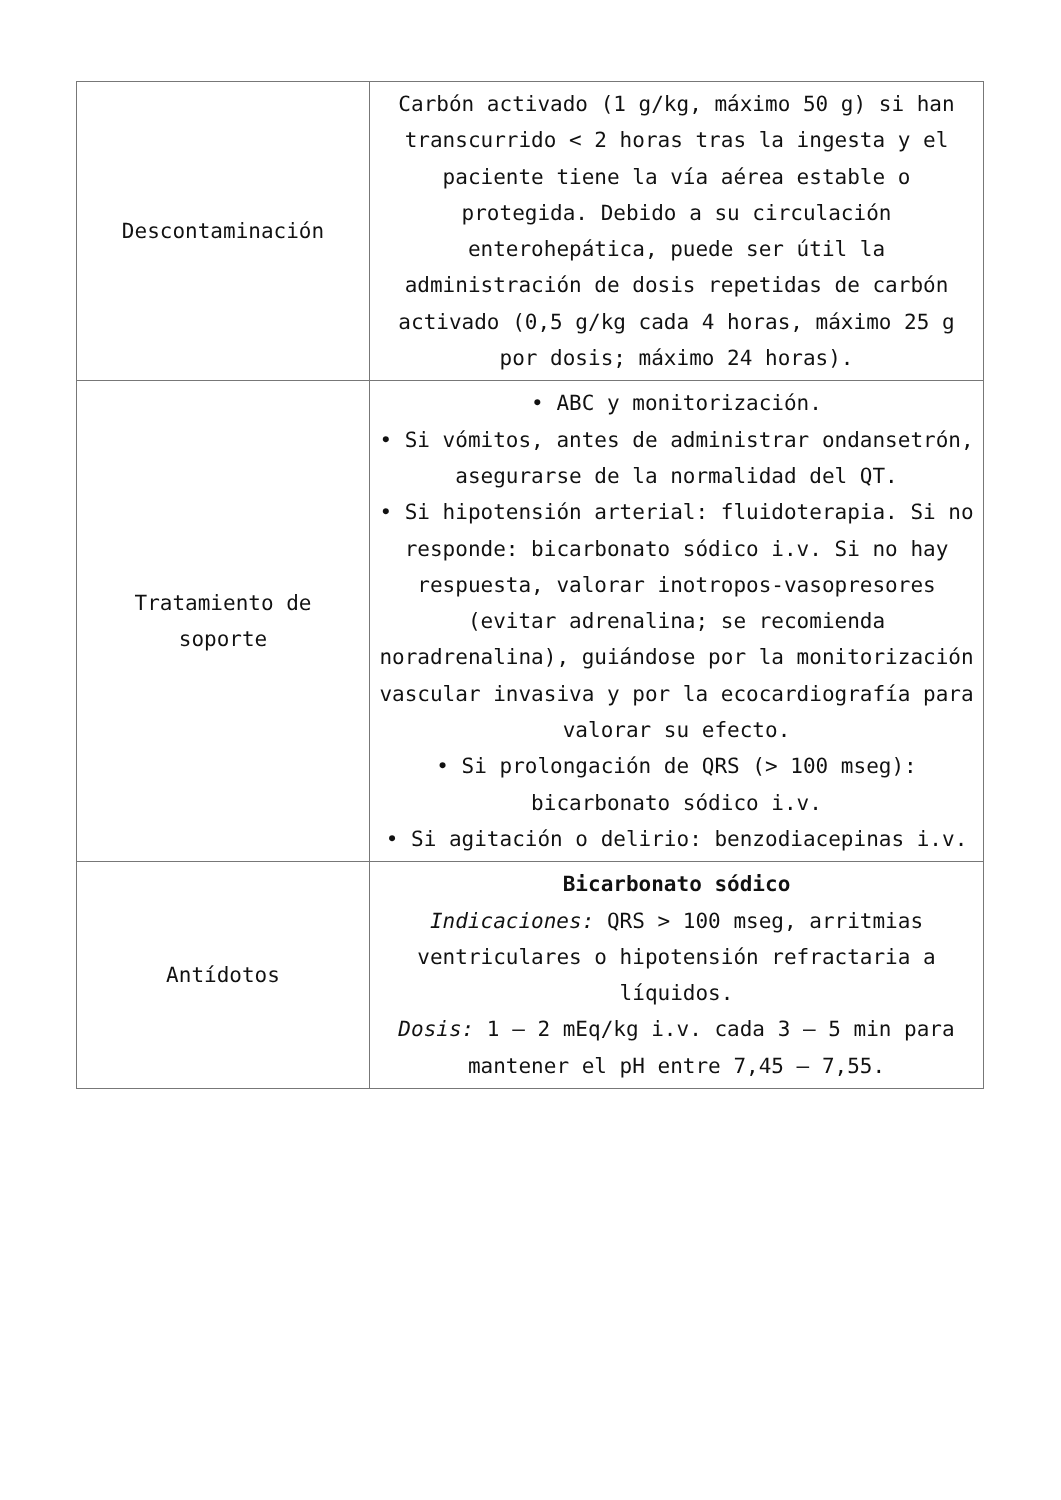| Descontaminación | Carbón activado (1 g/kg, máximo 50 g) si han transcurrido < 2 horas tras la ingesta y el paciente tiene la vía aérea estable o protegida. Debido a su circulación enterohepática, puede ser útil la administración de dosis repetidas de carbón activado (0,5 g/kg cada 4 horas, máximo 25 g por dosis; máximo 24 horas). |
| Tratamiento de soporte | • ABC y monitorización. • Si vómitos, antes de administrar ondansetrón, asegurarse de la normalidad del QT. • Si hipotensión arterial: fluidoterapia. Si no responde: bicarbonato sódico i.v. Si no hay respuesta, valorar inotropos-vasopresores (evitar adrenalina; se recomienda noradrenalina), guiándose por la monitorización vascular invasiva y por la ecocardiografía para valorar su efecto. • Si prolongación de QRS (> 100 mseg): bicarbonato sódico i.v. • Si agitación o delirio: benzodiacepinas i.v. |
| Antídotos | Bicarbonato sódico Indicaciones: QRS > 100 mseg, arritmias ventriculares o hipotensión refractaria a líquidos. Dosis: 1 – 2 mEq/kg i.v. cada 3 – 5 min para mantener el pH entre 7,45 – 7,55. |